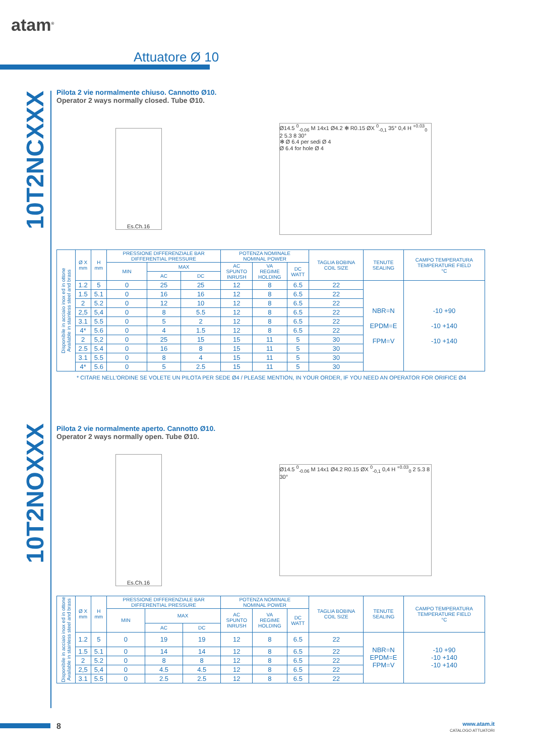atam<sup>®</sup>
Attuatore Ø 10
10T2NCXXX
10T2NOXXX
Pilota 2 vie normalmente chiuso. Cannotto Ø10.
Operator 2 ways normally closed. Tube Ø10.
Es.Ch.16
Ø14.5 <sup>0</sup><sub>-0.06</sub> M 14x1 Ø4.2 ✻ R0.15 ØX <sup>0</sup><sub>-0,1</sub> 35° 0,4 H <sup>+0.03</sup><sub>0</sub> 2 5.3 8 30°
✻ Ø 6.4 per sedi Ø 4
Ø 6.4 for hole Ø 4
| Disponibile in acciaio inox ed in ottone Available in stainless steel and brass | Ø X mm | H mm | PRESSIONE DIFFERENZIALE BAR DIFFERENTIAL PRESSURE | | | POTENZA NOMINALE NOMINAL POWER | | | TAGLIA BOBINA COIL SIZE | TENUTE SEALING | CAMPO TEMPERATURA TEMPERATURE FIELD °C |
| --- | --- | --- | --- | --- | --- | --- | --- | --- | --- | --- | --- |
| | | | MIN | MAX | | AC SPUNTO INRUSH | VA REGIME HOLDING | DC WATT | | | |
| | | | | AC | DC | | | | | | |
| | 1.2 | 5 | 0 | 25 | 25 | 12 | 8 | 6.5 | 22 | NBR=N EPDM=E FPM=V | -10 +90 -10 +140 -10 +140 |
| | 1.5 | 5.1 | 0 | 16 | 16 | 12 | 8 | 6.5 | 22 | | |
| | 2 | 5.2 | 0 | 12 | 10 | 12 | 8 | 6.5 | 22 | | |
| | 2,5 | 5,4 | 0 | 8 | 5.5 | 12 | 8 | 6.5 | 22 | | |
| | 3.1 | 5.5 | 0 | 5 | 2 | 12 | 8 | 6.5 | 22 | | |
| | 4* | 5.6 | 0 | 4 | 1.5 | 12 | 8 | 6.5 | 22 | | |
| | 2 | 5,2 | 0 | 25 | 15 | 15 | 11 | 5 | 30 | | |
| | 2.5 | 5.4 | 0 | 16 | 8 | 15 | 11 | 5 | 30 | | |
| | 3.1 | 5.5 | 0 | 8 | 4 | 15 | 11 | 5 | 30 | | |
| | 4* | 5.6 | 0 | 5 | 2.5 | 15 | 11 | 5 | 30 | | |
* CITARE NELL'ORDINE SE VOLETE UN PILOTA PER SEDE Ø4 / PLEASE MENTION, IN YOUR ORDER, IF YOU NEED AN OPERATOR FOR ORIFICE Ø4
Pilota 2 vie normalmente aperto. Cannotto Ø10.
Operator 2 ways normally open. Tube Ø10.
Es.Ch.16
Ø14.5 <sup>0</sup><sub>-0.06</sub> M 14x1 Ø4.2 R0.15 ØX <sup>0</sup><sub>-0,1</sub> 0,4 H <sup>+0.03</sup><sub>0</sub> 2 5.3 8 30°
| Disponibile in acciaio inox ed in ottone Available in stainless steel and brass | Ø X mm | H mm | PRESSIONE DIFFERENZIALE BAR DIFFERENTIAL PRESSURE | | | POTENZA NOMINALE NOMINAL POWER | | | TAGLIA BOBINA COIL SIZE | TENUTE SEALING | CAMPO TEMPERATURA TEMPERATURE FIELD °C |
| --- | --- | --- | --- | --- | --- | --- | --- | --- | --- | --- | --- |
| | | | MIN | MAX | | AC SPUNTO INRUSH | VA REGIME HOLDING | DC WATT | | | |
| | | | | AC | DC | | | | | | |
| | 1.2 | 5 | 0 | 19 | 19 | 12 | 8 | 6.5 | 22 | NBR=N EPDM=E FPM=V | -10 +90 -10 +140 -10 +140 |
| | 1.5 | 5.1 | 0 | 14 | 14 | 12 | 8 | 6.5 | 22 | | |
| | 2 | 5.2 | 0 | 8 | 8 | 12 | 8 | 6.5 | 22 | | |
| | 2,5 | 5,4 | 0 | 4.5 | 4.5 | 12 | 8 | 6.5 | 22 | | |
| | 3.1 | 5.5 | 0 | 2.5 | 2.5 | 12 | 8 | 6.5 | 22 | | |
8
www.atam.it
CATALOGO ATTUATORI